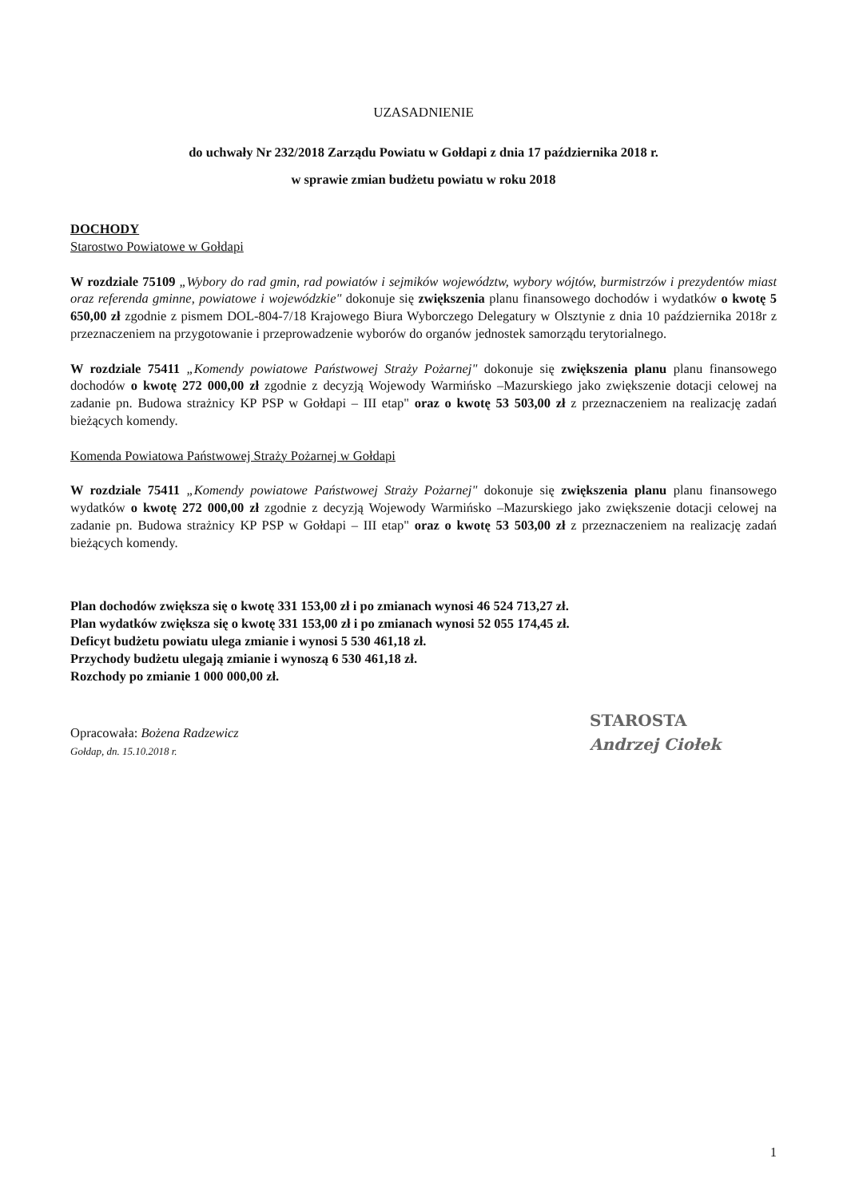UZASADNIENIE
do uchwały Nr 232/2018 Zarządu Powiatu w Gołdapi z dnia 17 października 2018 r.
w sprawie zmian budżetu powiatu w roku 2018
DOCHODY
Starostwo Powiatowe w Gołdapi
W rozdziale 75109 „Wybory do rad gmin, rad powiatów i sejmików województw, wybory wójtów, burmistrzów i prezydentów miast oraz referenda gminne, powiatowe i wojewódzkie" dokonuje się zwiększenia planu finansowego dochodów i wydatków o kwotę 5 650,00 zł zgodnie z pismem DOL-804-7/18 Krajowego Biura Wyborczego Delegatury w Olsztynie z dnia 10 października 2018r z przeznaczeniem na przygotowanie i przeprowadzenie wyborów do organów jednostek samorządu terytorialnego.
W rozdziale 75411 „Komendy powiatowe Państwowej Straży Pożarnej" dokonuje się zwiększenia planu planu finansowego dochodów o kwotę 272 000,00 zł zgodnie z decyzją Wojewody Warmińsko –Mazurskiego jako zwiększenie dotacji celowej na zadanie pn. Budowa strażnicy KP PSP w Gołdapi – III etap" oraz o kwotę 53 503,00 zł z przeznaczeniem na realizację zadań bieżących komendy.
Komenda Powiatowa Państwowej Straży Pożarnej w Gołdapi
W rozdziale 75411 „Komendy powiatowe Państwowej Straży Pożarnej" dokonuje się zwiększenia planu planu finansowego wydatków o kwotę 272 000,00 zł zgodnie z decyzją Wojewody Warmińsko –Mazurskiego jako zwiększenie dotacji celowej na zadanie pn. Budowa strażnicy KP PSP w Gołdapi – III etap" oraz o kwotę 53 503,00 zł z przeznaczeniem na realizację zadań bieżących komendy.
Plan dochodów zwiększa się o kwotę 331 153,00 zł i po zmianach wynosi 46 524 713,27 zł.
Plan wydatków zwiększa się o kwotę 331 153,00 zł i po zmianach wynosi 52 055 174,45 zł.
Deficyt budżetu powiatu ulega zmianie i wynosi 5 530 461,18 zł.
Przychody budżetu ulegają zmianie i wynoszą 6 530 461,18 zł.
Rozchody po zmianie 1 000 000,00 zł.
Opracowała: Bożena Radzewicz
Gołdap, dn. 15.10.2018 r.
STAROSTA
Andrzej Ciołek
1